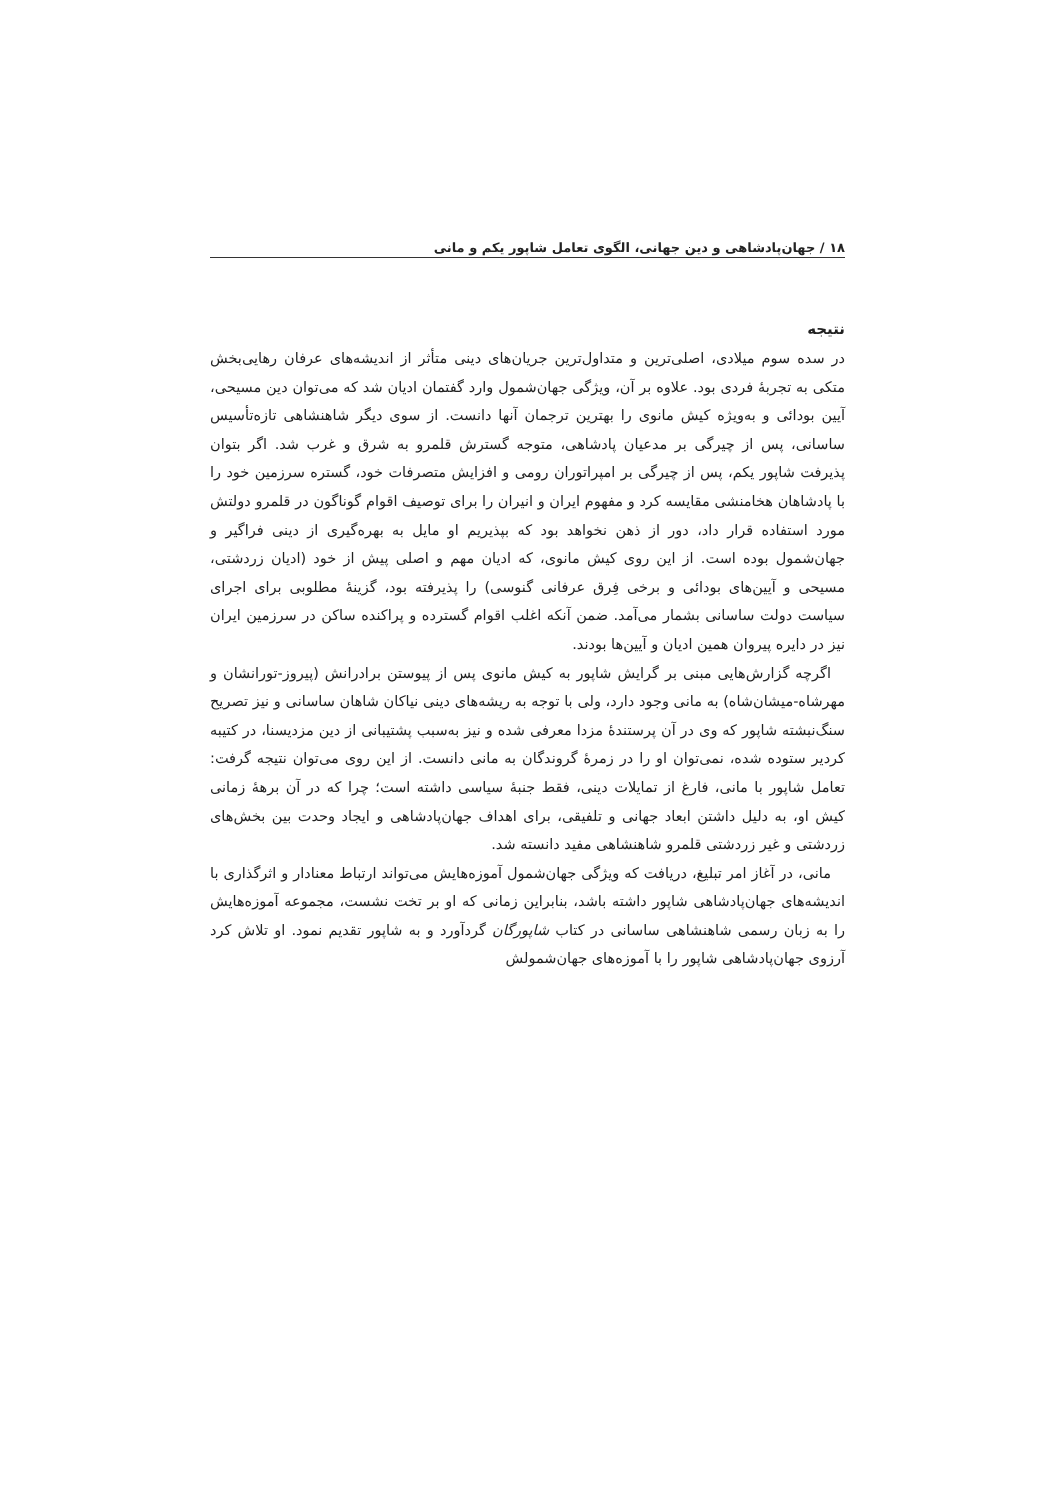۱۸ / جهان‌پادشاهی و دین جهانی، الگوی تعامل شاپور یکم و مانی
نتیجه
در سده سوم میلادی، اصلی‌ترین و متداول‌ترین جریان‌های دینی متأثر از اندیشه‌های عرفان رهایی‌بخش متکی به تجربهٔ فردی بود. علاوه بر آن، ویژگی جهان‌شمول وارد گفتمان ادیان شد که می‌توان دین مسیحی، آیین بودائی و به‌ویژه کیش مانوی را بهترین ترجمان آنها دانست. از سوی دیگر شاهنشاهی تازه‌تأسیس ساسانی، پس از چیرگی بر مدعیان پادشاهی، متوجه گسترش قلمرو به شرق و غرب شد. اگر بتوان پذیرفت شاپور یکم، پس از چیرگی بر امپراتوران رومی و افزایش متصرفات خود، گستره سرزمین خود را با پادشاهان هخامنشی مقایسه کرد و مفهوم ایران و انیران را برای توصیف اقوام گوناگون در قلمرو دولتش مورد استفاده قرار داد، دور از ذهن نخواهد بود که بپذیریم او مایل به بهره‌گیری از دینی فراگیر و جهان‌شمول بوده است. از این روی کیش مانوی، که ادیان مهم و اصلی پیش از خود (ادیان زردشتی، مسیحی و آیین‌های بودائی و برخی فِرق عرفانی گنوسی) را پذیرفته بود، گزینهٔ مطلوبی برای اجرای سیاست دولت ساسانی بشمار می‌آمد. ضمن آنکه اغلب اقوام گسترده و پراکنده ساکن در سرزمین ایران نیز در دایره پیروان همین ادیان و آیین‌ها بودند.
اگرچه گزارش‌هایی مبنی بر گرایش شاپور به کیش مانوی پس از پیوستن برادرانش (پیروز-تورانشان و مهرشاه-میشان‌شاه) به مانی وجود دارد، ولی با توجه به ریشه‌های دینی نیاکان شاهان ساسانی و نیز تصریح سنگ‌نبشته شاپور که وی در آن پرستندهٔ مزدا معرفی شده و نیز به‌سبب پشتیبانی از دین مزدیسنا، در کتیبه کردیر ستوده شده، نمی‌توان او را در زمرهٔ گروندگان به مانی دانست. از این روی می‌توان نتیجه گرفت: تعامل شاپور با مانی، فارغ از تمایلات دینی، فقط جنبهٔ سیاسی داشته است؛ چرا که در آن برههٔ زمانی کیش او، به دلیل داشتن ابعاد جهانی و تلفیقی، برای اهداف جهان‌پادشاهی و ایجاد وحدت بین بخش‌های زردشتی و غیر زردشتی قلمرو شاهنشاهی مفید دانسته شد.
مانی، در آغاز امر تبلیغ، دریافت که ویژگی جهان‌شمول آموزه‌هایش می‌تواند ارتباط معنادار و اثرگذاری با اندیشه‌های جهان‌پادشاهی شاپور داشته باشد، بنابراین زمانی که او بر تخت نشست، مجموعه آموزه‌هایش را به زبان رسمی شاهنشاهی ساسانی در کتاب شاپورگان گردآورد و به شاپور تقدیم نمود. او تلاش کرد آرزوی جهان‌پادشاهی شاپور را با آموزه‌های جهان‌شمولش